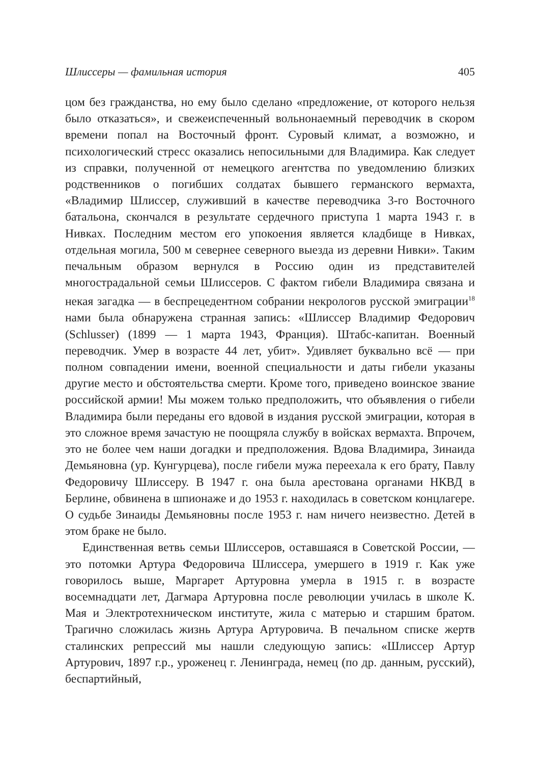Шлиссеры — фамильная история 405
цом без гражданства, но ему было сделано «предложение, от которого нельзя было отказаться», и свежеиспеченный вольнонаемный переводчик в скором времени попал на Восточный фронт. Суровый климат, а возможно, и психологический стресс оказались непосильными для Владимира. Как следует из справки, полученной от немецкого агентства по уведомлению близких родственников о погибших солдатах бывшего германского вермахта, «Владимир Шлиссер, служивший в качестве переводчика 3-го Восточного батальона, скончался в результате сердечного приступа 1 марта 1943 г. в Нивках. Последним местом его упокоения является кладбище в Нивках, отдельная могила, 500 м севернее северного выезда из деревни Нивки». Таким печальным образом вернулся в Россию один из представителей многострадальной семьи Шлиссеров. С фактом гибели Владимира связана и некая загадка — в беспрецедентном собрании некрологов русской эмиграции<sup>18</sup> нами была обнаружена странная запись: «Шлиссер Владимир Федорович (Schlusser) (1899 — 1 марта 1943, Франция). Штабс-капитан. Военный переводчик. Умер в возрасте 44 лет, убит». Удивляет буквально всё — при полном совпадении имени, военной специальности и даты гибели указаны другие место и обстоятельства смерти. Кроме того, приведено воинское звание российской армии! Мы можем только предположить, что объявления о гибели Владимира были переданы его вдовой в издания русской эмиграции, которая в это сложное время зачастую не поощряла службу в войсках вермахта. Впрочем, это не более чем наши догадки и предположения. Вдова Владимира, Зинаида Демьяновна (ур. Кунгурцева), после гибели мужа переехала к его брату, Павлу Федоровичу Шлиссеру. В 1947 г. она была арестована органами НКВД в Берлине, обвинена в шпионаже и до 1953 г. находилась в советском концлагере. О судьбе Зинаиды Демьяновны после 1953 г. нам ничего неизвестно. Детей в этом браке не было.
Единственная ветвь семьи Шлиссеров, оставшаяся в Советской России, — это потомки Артура Федоровича Шлиссера, умершего в 1919 г. Как уже говорилось выше, Маргарет Артуровна умерла в 1915 г. в возрасте восемнадцати лет, Дагмара Артуровна после революции училась в школе К. Мая и Электротехническом институте, жила с матерью и старшим братом. Трагично сложилась жизнь Артура Артуровича. В печальном списке жертв сталинских репрессий мы нашли следующую запись: «Шлиссер Артур Артурович, 1897 г.р., уроженец г. Ленинграда, немец (по др. данным, русский), беспартийный,